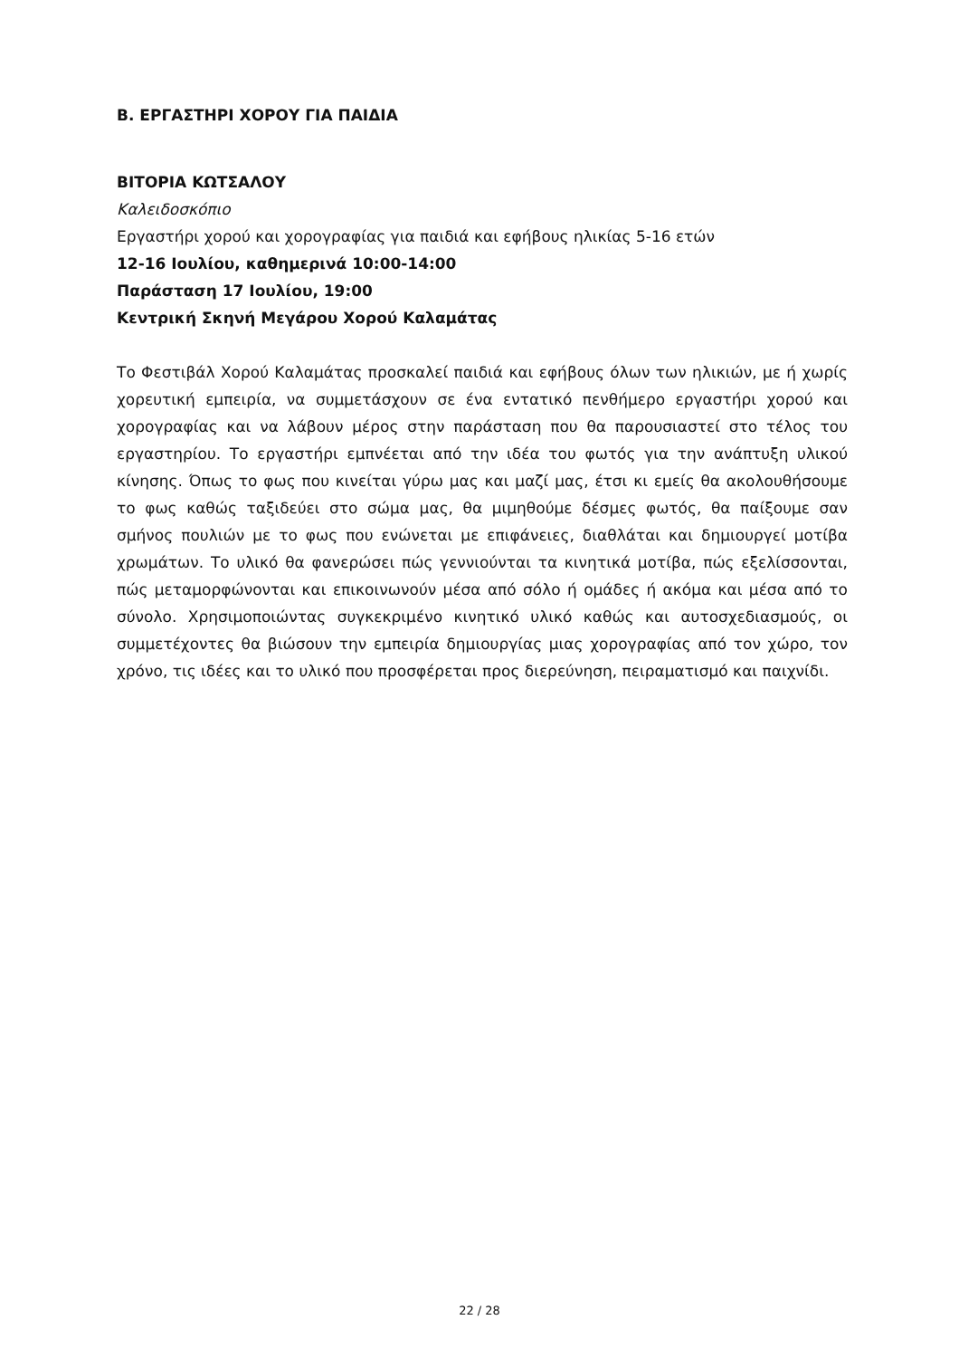Β. ΕΡΓΑΣΤΗΡΙ ΧΟΡΟΥ ΓΙΑ ΠΑΙΔΙΑ
ΒΙΤΟΡΙΑ ΚΩΤΣΑΛΟΥ
Καλειδοσκόπιο
Εργαστήρι χορού και χορογραφίας για παιδιά και εφήβους ηλικίας 5-16 ετών
12-16 Ιουλίου, καθημερινά 10:00-14:00
Παράσταση 17 Ιουλίου, 19:00
Κεντρική Σκηνή Μεγάρου Χορού Καλαμάτας
Το Φεστιβάλ Χορού Καλαμάτας προσκαλεί παιδιά και εφήβους όλων των ηλικιών, με ή χωρίς χορευτική εμπειρία, να συμμετάσχουν σε ένα εντατικό πενθήμερο εργαστήρι χορού και χορογραφίας και να λάβουν μέρος στην παράσταση που θα παρουσιαστεί στο τέλος του εργαστηρίου. Το εργαστήρι εμπνέεται από την ιδέα του φωτός για την ανάπτυξη υλικού κίνησης. Όπως το φως που κινείται γύρω μας και μαζί μας, έτσι κι εμείς θα ακολουθήσουμε το φως καθώς ταξιδεύει στο σώμα μας, θα μιμηθούμε δέσμες φωτός, θα παίξουμε σαν σμήνος πουλιών με το φως που ενώνεται με επιφάνειες, διαθλάται και δημιουργεί μοτίβα χρωμάτων. Το υλικό θα φανερώσει πώς γεννιούνται τα κινητικά μοτίβα, πώς εξελίσσονται, πώς μεταμορφώνονται και επικοινωνούν μέσα από σόλο ή ομάδες ή ακόμα και μέσα από το σύνολο. Χρησιμοποιώντας συγκεκριμένο κινητικό υλικό καθώς και αυτοσχεδιασμούς, οι συμμετέχοντες θα βιώσουν την εμπειρία δημιουργίας μιας χορογραφίας από τον χώρο, τον χρόνο, τις ιδέες και το υλικό που προσφέρεται προς διερεύνηση, πειραματισμό και παιχνίδι.
22 / 28